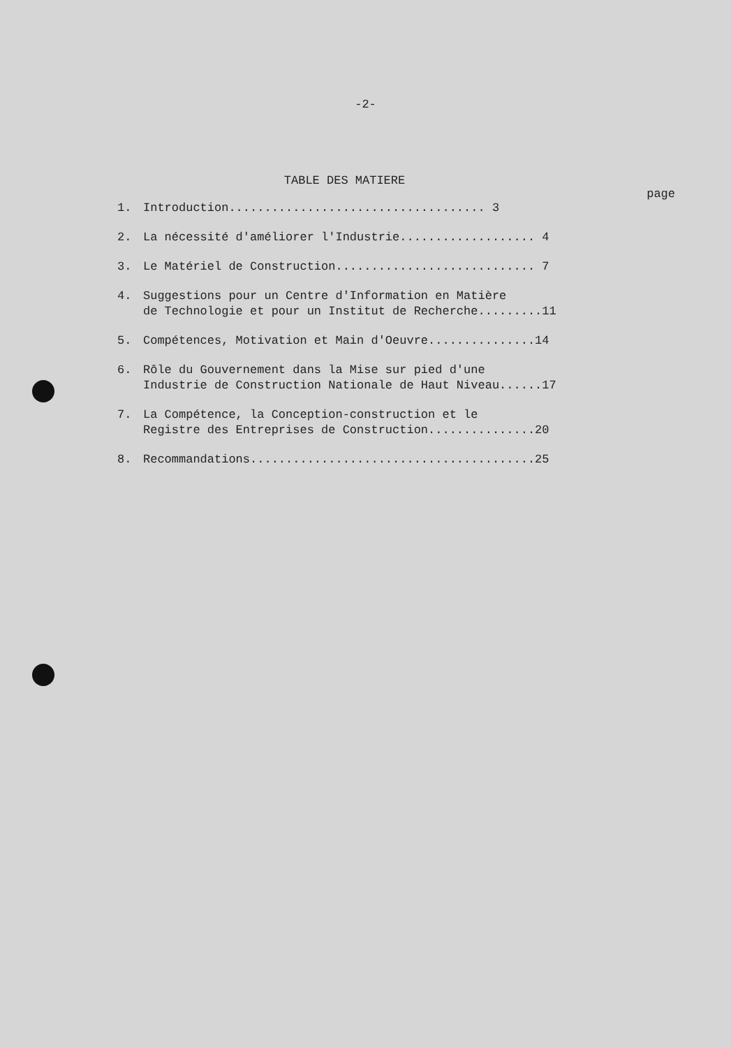-2-
TABLE DES MATIERE
page
1. Introduction.................................... 3
2. La nécessité d'améliorer l'Industrie................... 4
3. Le Matériel de Construction............................ 7
4. Suggestions pour un Centre d'Information en Matière
de Technologie et pour un Institut de Recherche.........11
5. Compétences, Motivation et Main d'Oeuvre...............14
6. Rôle du Gouvernement dans la Mise sur pied d'une
Industrie de Construction Nationale de Haut Niveau......17
7. La Compétence, la Conception-construction et le
Registre des Entreprises de Construction...............20
8. Recommandations........................................25